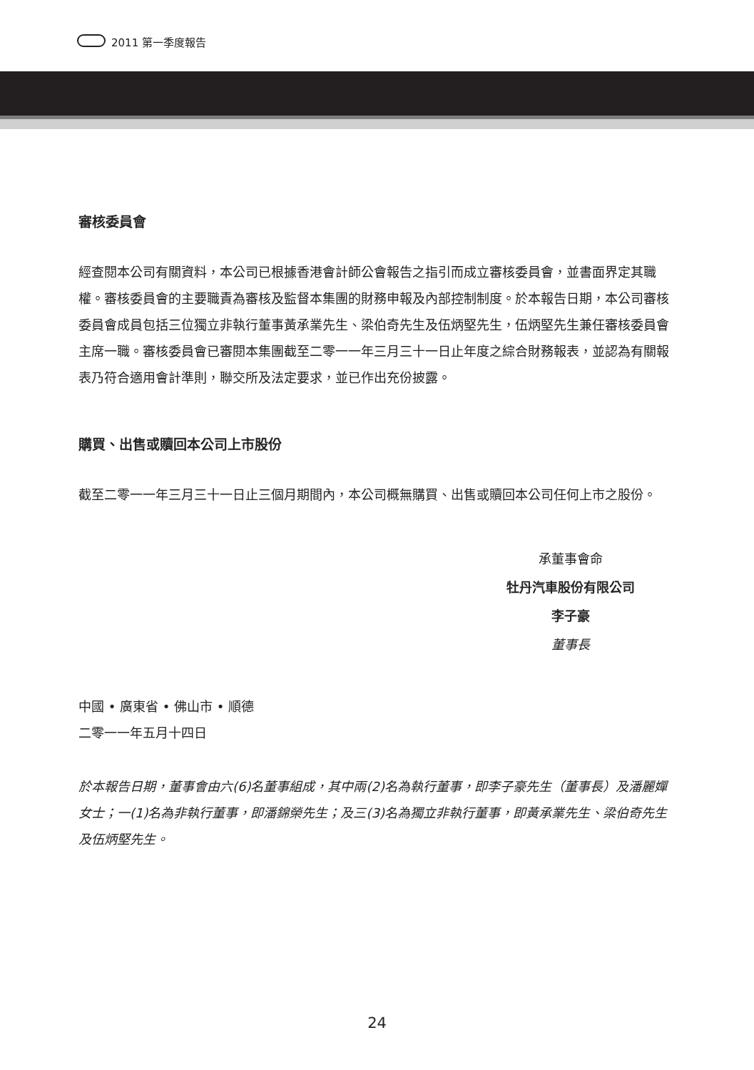2011 第一季度報告
審核委員會
經查閱本公司有關資料，本公司已根據香港會計師公會報告之指引而成立審核委員會，並書面界定其職權。審核委員會的主要職責為審核及監督本集團的財務申報及內部控制制度。於本報告日期，本公司審核委員會成員包括三位獨立非執行董事黃承業先生、梁伯奇先生及伍炳堅先生，伍炳堅先生兼任審核委員會主席一職。審核委員會已審閱本集團截至二零一一年三月三十一日止年度之綜合財務報表，並認為有關報表乃符合適用會計準則，聯交所及法定要求，並已作出充份披露。
購買、出售或贖回本公司上市股份
截至二零一一年三月三十一日止三個月期間內，本公司概無購買、出售或贖回本公司任何上市之股份。
承董事會命
牡丹汽車股份有限公司
李子豪
董事長
中國 • 廣東省 • 佛山市 • 順德
二零一一年五月十四日
於本報告日期，董事會由六(6)名董事組成，其中兩(2)名為執行董事，即李子豪先生（董事長）及潘麗嬋女士；一(1)名為非執行董事，即潘錦榮先生；及三(3)名為獨立非執行董事，即黃承業先生、梁伯奇先生及伍炳堅先生。
24